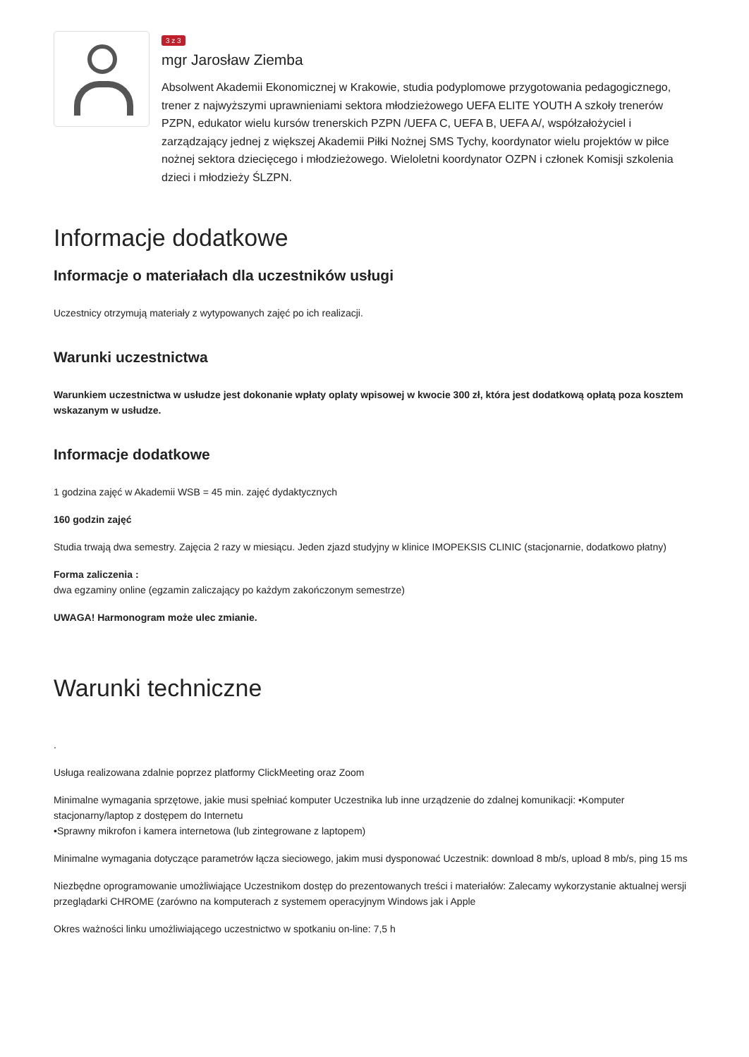3 z 3
mgr Jarosław Ziemba
Absolwent Akademii Ekonomicznej w Krakowie, studia podyplomowe przygotowania pedagogicznego, trener z najwyższymi uprawnieniami sektora młodzieżowego UEFA ELITE YOUTH A szkoły trenerów PZPN, edukator wielu kursów trenerskich PZPN /UEFA C, UEFA B, UEFA A/, współzałożyciel i zarządzający jednej z większej Akademii Piłki Nożnej SMS Tychy, koordynator wielu projektów w piłce nożnej sektora dziecięcego i młodzieżowego. Wieloletni koordynator OZPN i członek Komisji szkolenia dzieci i młodzieży ŚLZPN.
Informacje dodatkowe
Informacje o materiałach dla uczestników usługi
Uczestnicy otrzymują materiały z wytypowanych zajęć po ich realizacji.
Warunki uczestnictwa
Warunkiem uczestnictwa w usłudze jest dokonanie wpłaty oplaty wpisowej w kwocie 300 zł, która jest dodatkową opłatą poza kosztem wskazanym w usłudze.
Informacje dodatkowe
1 godzina zajęć w Akademii WSB = 45 min. zajęć dydaktycznych
160 godzin zajęć
Studia trwają dwa semestry. Zajęcia 2 razy w miesiącu. Jeden zjazd studyjny w klinice IMOPEKSIS CLINIC (stacjonarnie, dodatkowo płatny)
Forma zaliczenia :
dwa egzaminy online (egzamin zaliczający po każdym zakończonym semestrze)
UWAGA! Harmonogram może ulec zmianie.
Warunki techniczne
.
Usługa realizowana zdalnie poprzez platformy ClickMeeting oraz Zoom
Minimalne wymagania sprzętowe, jakie musi spełniać komputer Uczestnika lub inne urządzenie do zdalnej komunikacji: •Komputer stacjonarny/laptop z dostępem do Internetu
•Sprawny mikrofon i kamera internetowa (lub zintegrowane z laptopem)
Minimalne wymagania dotyczące parametrów łącza sieciowego, jakim musi dysponować Uczestnik: download 8 mb/s, upload 8 mb/s, ping 15 ms
Niezbędne oprogramowanie umożliwiające Uczestnikom dostęp do prezentowanych treści i materiałów: Zalecamy wykorzystanie aktualnej wersji przeglądarki CHROME (zarówno na komputerach z systemem operacyjnym Windows jak i Apple
Okres ważności linku umożliwiającego uczestnictwo w spotkaniu on-line: 7,5 h